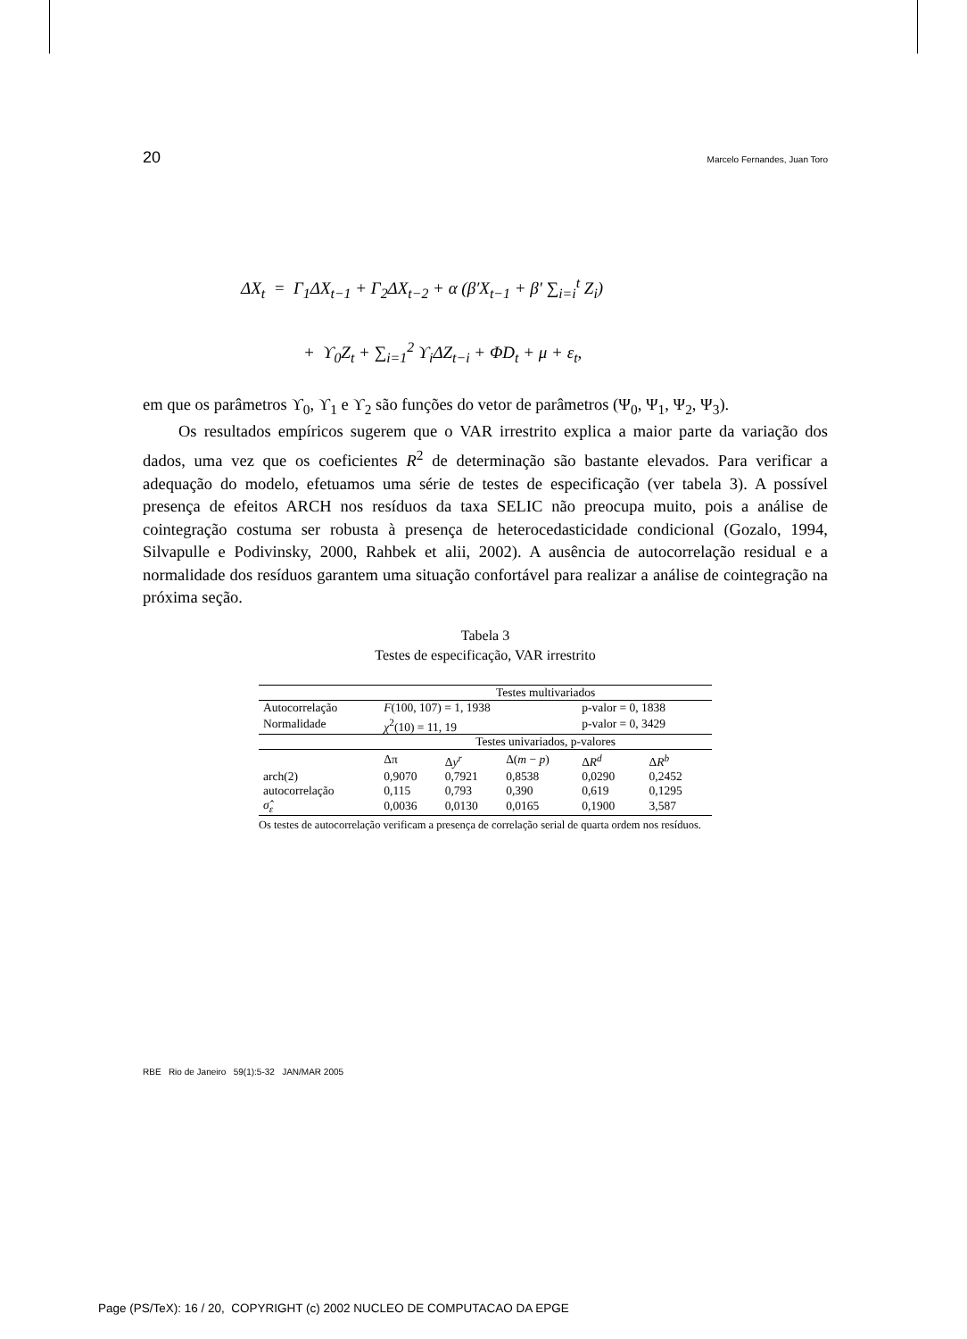20 Marcelo Fernandes, Juan Toro
ΔX<sub>t</sub> = Γ<sub>1</sub>ΔX<sub>t−1</sub> + Γ<sub>2</sub>ΔX<sub>t−2</sub> + α (β′X<sub>t−1</sub> + β′ ∑<sub>i=i</sub><sup>t</sup> Z<sub>i</sub>)
+ ϒ<sub>0</sub>Z<sub>t</sub> + ∑<sub>i=1</sub><sup>2</sup> ϒ<sub>i</sub>ΔZ<sub>t−i</sub> + ΦD<sub>t</sub> + μ + ε<sub>t</sub>,
em que os parâmetros ϒ<sub>0</sub>, ϒ<sub>1</sub> e ϒ<sub>2</sub> são funções do vetor de parâmetros (Ψ<sub>0</sub>, Ψ<sub>1</sub>, Ψ<sub>2</sub>, Ψ<sub>3</sub>).
Os resultados empíricos sugerem que o VAR irrestrito explica a maior parte da variação dos dados, uma vez que os coeficientes R<sup>2</sup> de determinação são bastante elevados. Para verificar a adequação do modelo, efetuamos uma série de testes de especificação (ver tabela 3). A possível presença de efeitos ARCH nos resíduos da taxa SELIC não preocupa muito, pois a análise de cointegração costuma ser robusta à presença de heterocedasticidade condicional (Gozalo, 1994, Silvapulle e Podivinsky, 2000, Rahbek et alii, 2002). A ausência de autocorrelação residual e a normalidade dos resíduos garantem uma situação confortável para realizar a análise de cointegração na próxima seção.
Tabela 3
Testes de especificação, VAR irrestrito
| | Testes multivariados | | | | |
| Autocorrelação | F (100, 107) = 1, 1938 | | | p-valor = 0, 1838 | |
| Normalidade | χ<sup>2</sup>(10) = 11, 19 | | | p-valor = 0, 3429 | |
| | Testes univariados, p-valores | | | | |
| | Δπ | Δ y<sup>r</sup> | Δ( m − p ) | Δ R<sup>d</sup> | Δ R<sup>b</sup> |
| arch(2) | 0,9070 | 0,7921 | 0,8538 | 0,0290 | 0,2452 |
| autocorrelação | 0,115 | 0,793 | 0,390 | 0,619 | 0,1295 |
| σ̂<sub>ε</sub> | 0,0036 | 0,0130 | 0,0165 | 0,1900 | 3,587 |
Os testes de autocorrelação verificam a presença de correlação serial de quarta ordem nos resíduos.
RBE Rio de Janeiro 59(1):5-32 JAN/MAR 2005
Page (PS/TeX): 16 / 20, COPYRIGHT (c) 2002 NUCLEO DE COMPUTACAO DA EPGE